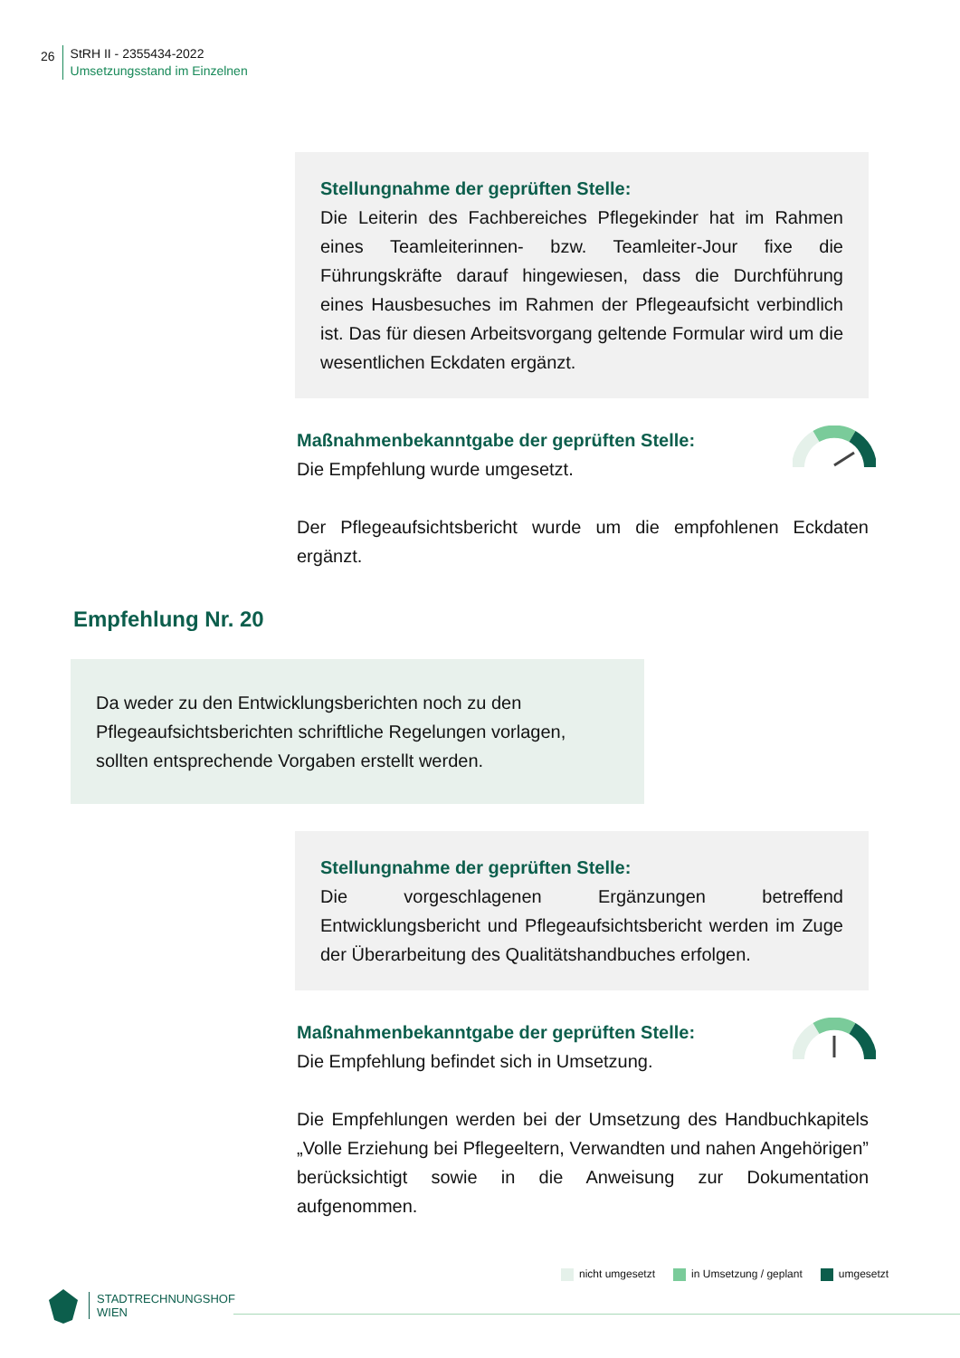26
StRH II - 2355434-2022
Umsetzungsstand im Einzelnen
Stellungnahme der geprüften Stelle:
Die Leiterin des Fachbereiches Pflegekinder hat im Rahmen eines Teamleiterinnen- bzw. Teamleiter-Jour fixe die Führungskräfte darauf hingewiesen, dass die Durchführung eines Hausbesuches im Rahmen der Pflegeaufsicht verbindlich ist. Das für diesen Arbeitsvorgang geltende Formular wird um die wesentlichen Eckdaten ergänzt.
Maßnahmenbekanntgabe der geprüften Stelle:
Die Empfehlung wurde umgesetzt.
Der Pflegeaufsichtsbericht wurde um die empfohlenen Eckdaten ergänzt.
Empfehlung Nr. 20
Da weder zu den Entwicklungsberichten noch zu den Pflegeaufsichtsberichten schriftliche Regelungen vorlagen, sollten entsprechende Vorgaben erstellt werden.
Stellungnahme der geprüften Stelle:
Die vorgeschlagenen Ergänzungen betreffend Entwicklungsbericht und Pflegeaufsichtsbericht werden im Zuge der Überarbeitung des Qualitätshandbuches erfolgen.
Maßnahmenbekanntgabe der geprüften Stelle:
Die Empfehlung befindet sich in Umsetzung.
Die Empfehlungen werden bei der Umsetzung des Handbuchkapitels „Volle Erziehung bei Pflegeeltern, Verwandten und nahen Angehörigen” berücksichtigt sowie in die Anweisung zur Dokumentation aufgenommen.
nicht umgesetzt in Umsetzung / geplant umgesetzt
STADTRECHNUNGSHOF
WIEN